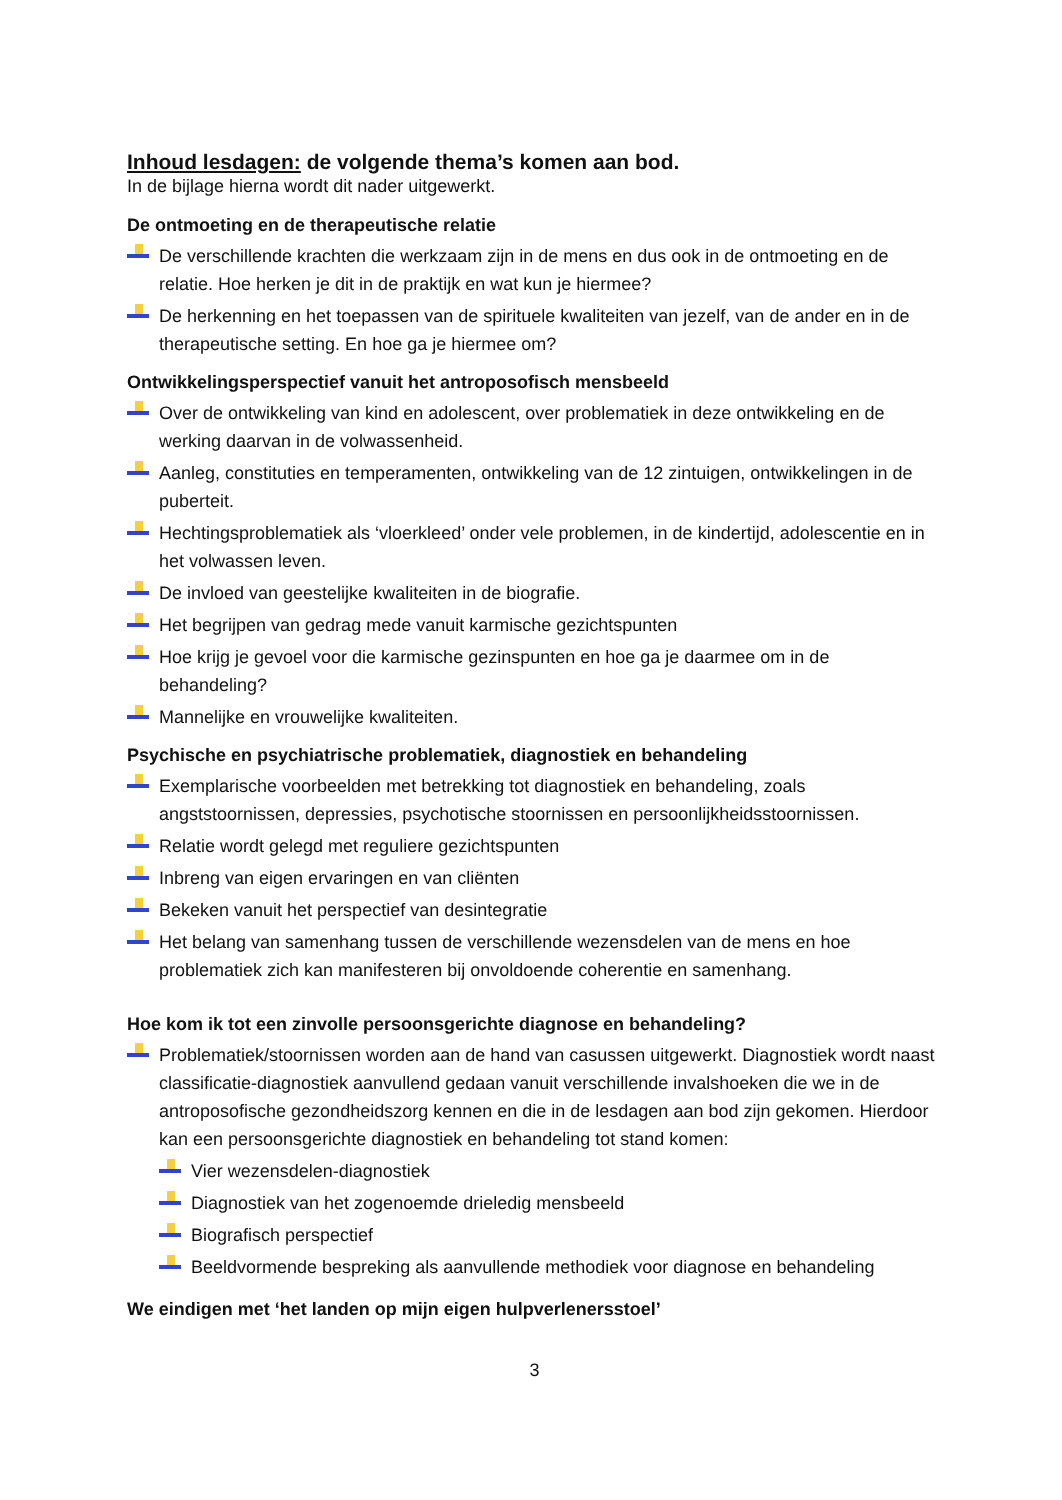Inhoud lesdagen: de volgende thema’s komen aan bod.
In de bijlage hierna wordt dit nader uitgewerkt.
De ontmoeting en de therapeutische relatie
De verschillende krachten die werkzaam zijn in de mens en dus ook in de ontmoeting en de relatie. Hoe herken je dit in de praktijk en wat kun je hiermee?
De herkenning en het toepassen van de spirituele kwaliteiten van jezelf, van de ander en in de therapeutische setting. En hoe ga je hiermee om?
Ontwikkelingsperspectief vanuit het antroposofisch mensbeeld
Over de ontwikkeling van kind en adolescent, over problematiek in deze ontwikkeling en de werking daarvan in de volwassenheid.
Aanleg, constituties en temperamenten, ontwikkeling van de 12 zintuigen, ontwikkelingen in de puberteit.
Hechtingsproblematiek als ‘vloerkleed’ onder vele problemen, in de kindertijd, adolescentie en in het volwassen leven.
De invloed van geestelijke kwaliteiten in de biografie.
Het begrijpen van gedrag mede vanuit karmische gezichtspunten
Hoe krijg je gevoel voor die karmische gezinspunten en hoe ga je daarmee om in de behandeling?
Mannelijke en vrouwelijke kwaliteiten.
Psychische en psychiatrische problematiek, diagnostiek en behandeling
Exemplarische voorbeelden met betrekking tot diagnostiek en behandeling, zoals angststoornissen, depressies, psychotische stoornissen en persoonlijkheidsstoornissen.
Relatie wordt gelegd met reguliere gezichtspunten
Inbreng van eigen ervaringen en van cliënten
Bekeken vanuit het perspectief van desintegratie
Het belang van samenhang tussen de verschillende wezensdelen van de mens en hoe problematiek zich kan manifesteren bij onvoldoende coherentie en samenhang.
Hoe kom ik tot een zinvolle persoonsgerichte diagnose en behandeling?
Problematiek/stoornissen worden aan de hand van casussen uitgewerkt. Diagnostiek wordt naast classificatie-diagnostiek aanvullend gedaan vanuit verschillende invalshoeken die we in de antroposofische gezondheidszorg kennen en die in de lesdagen aan bod zijn gekomen. Hierdoor kan een persoonsgerichte diagnostiek en behandeling tot stand komen:
Vier wezensdelen-diagnostiek
Diagnostiek van het zogenoemde drieledig mensbeeld
Biografisch perspectief
Beeldvormende bespreking als aanvullende methodiek voor diagnose en behandeling
We eindigen met ‘het landen op mijn eigen hulpverlenersstoel’
3